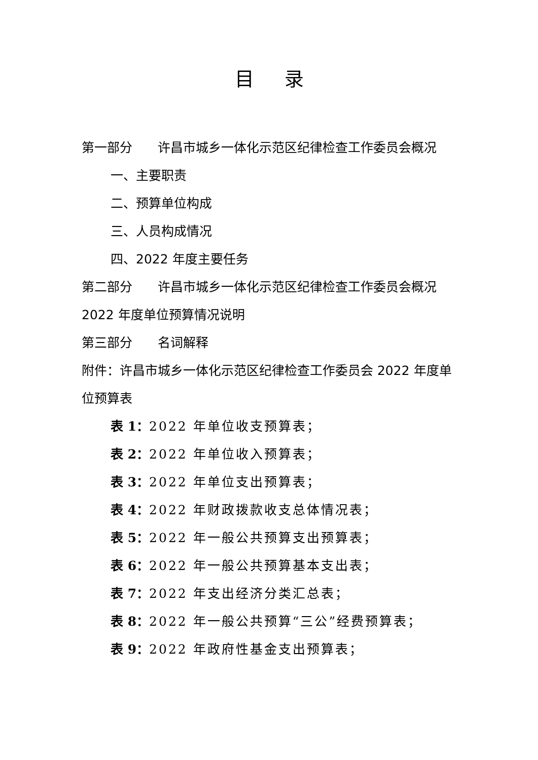目录
第一部分　　许昌市城乡一体化示范区纪律检查工作委员会概况
一、主要职责
二、预算单位构成
三、人员构成情况
四、2022 年度主要任务
第二部分　　许昌市城乡一体化示范区纪律检查工作委员会概况 2022 年度单位预算情况说明
第三部分　　名词解释
附件：许昌市城乡一体化示范区纪律检查工作委员会 2022 年度单位预算表
表 1：2022 年单位收支预算表；
表 2：2022 年单位收入预算表；
表 3：2022 年单位支出预算表；
表 4：2022 年财政拨款收支总体情况表；
表 5：2022 年一般公共预算支出预算表；
表 6：2022 年一般公共预算基本支出表；
表 7：2022 年支出经济分类汇总表；
表 8：2022 年一般公共预算“三公”经费预算表；
表 9：2022 年政府性基金支出预算表；